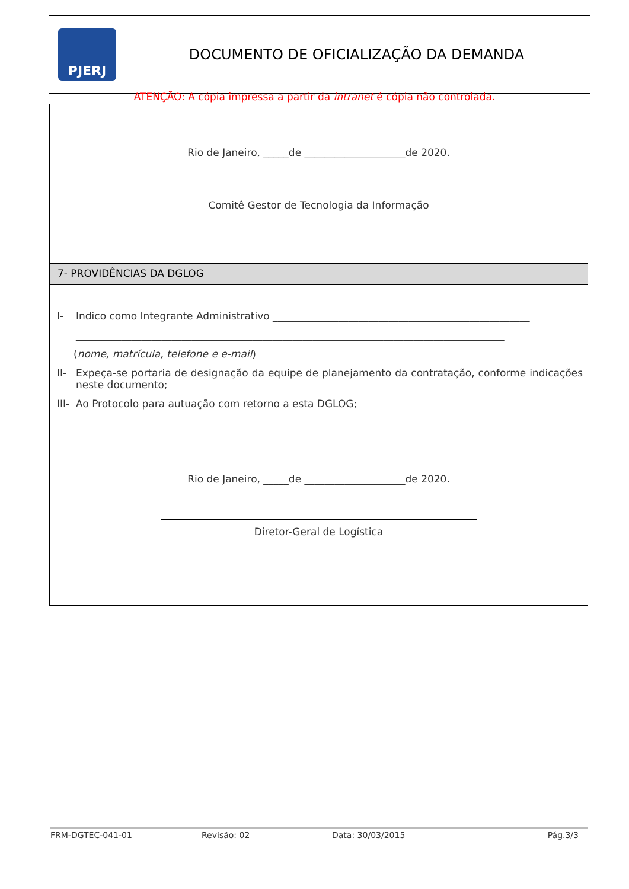PJERJ
DOCUMENTO DE OFICIALIZAÇÃO DA DEMANDA
ATENÇÃO: A cópia impressa a partir da intranet é cópia não controlada.
Rio de Janeiro, _____de ____________________de 2020.
Comitê Gestor de Tecnologia da Informação
7- PROVIDÊNCIAS DA DGLOG
I- Indico como Integrante Administrativo ___________________________________________________
_____________________________________________________________________________________
(nome, matrícula, telefone e e-mail)
II- Expeça-se portaria de designação da equipe de planejamento da contratação, conforme indicações neste documento;
III- Ao Protocolo para autuação com retorno a esta DGLOG;
Rio de Janeiro, _____de ____________________de 2020.
Diretor-Geral de Logística
FRM-DGTEC-041-01 Revisão: 02 Data: 30/03/2015 Pág.3/3